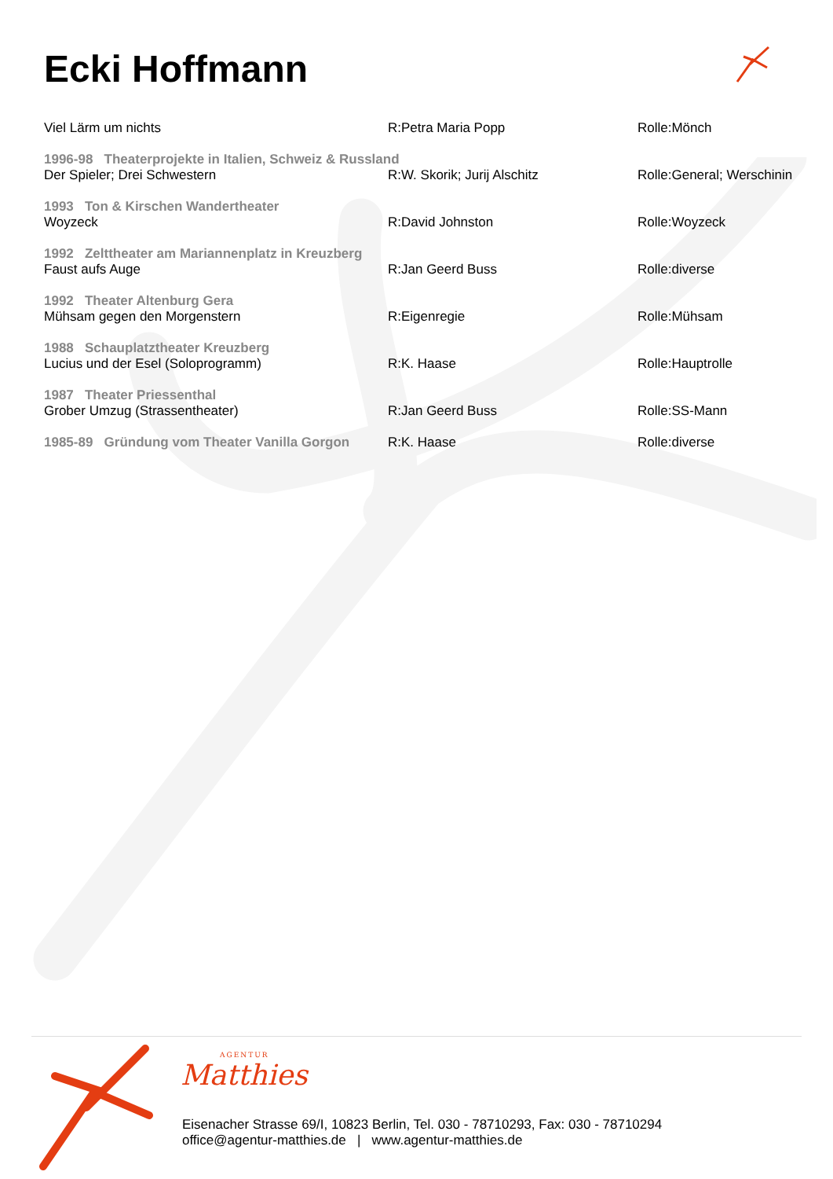Ecki Hoffmann
| Viel Lärm um nichts | R:Petra Maria Popp | Rolle:Mönch |
| 1996-98 Theaterprojekte in Italien, Schweiz & Russland | | |
| Der Spieler; Drei Schwestern | R:W. Skorik; Jurij Alschitz | Rolle:General; Werschinin |
| 1993 Ton & Kirschen Wandertheater | | |
| Woyzeck | R:David Johnston | Rolle:Woyzeck |
| 1992 Zelttheater am Mariannenplatz in Kreuzberg | | |
| Faust aufs Auge | R:Jan Geerd Buss | Rolle:diverse |
| 1992 Theater Altenburg Gera | | |
| Mühsam gegen den Morgenstern | R:Eigenregie | Rolle:Mühsam |
| 1988 Schauplatztheater Kreuzberg | | |
| Lucius und der Esel (Soloprogramm) | R:K. Haase | Rolle:Hauptrolle |
| 1987 Theater Priessenthal | | |
| Grober Umzug (Strassentheater) | R:Jan Geerd Buss | Rolle:SS-Mann |
| 1985-89 Gründung vom Theater Vanilla Gorgon | R:K. Haase | Rolle:diverse |
AGENTUR
Matthies
Eisenacher Strasse 69/I, 10823 Berlin, Tel. 030 - 78710293, Fax: 030 - 78710294
office@agentur-matthies.de | www.agentur-matthies.de